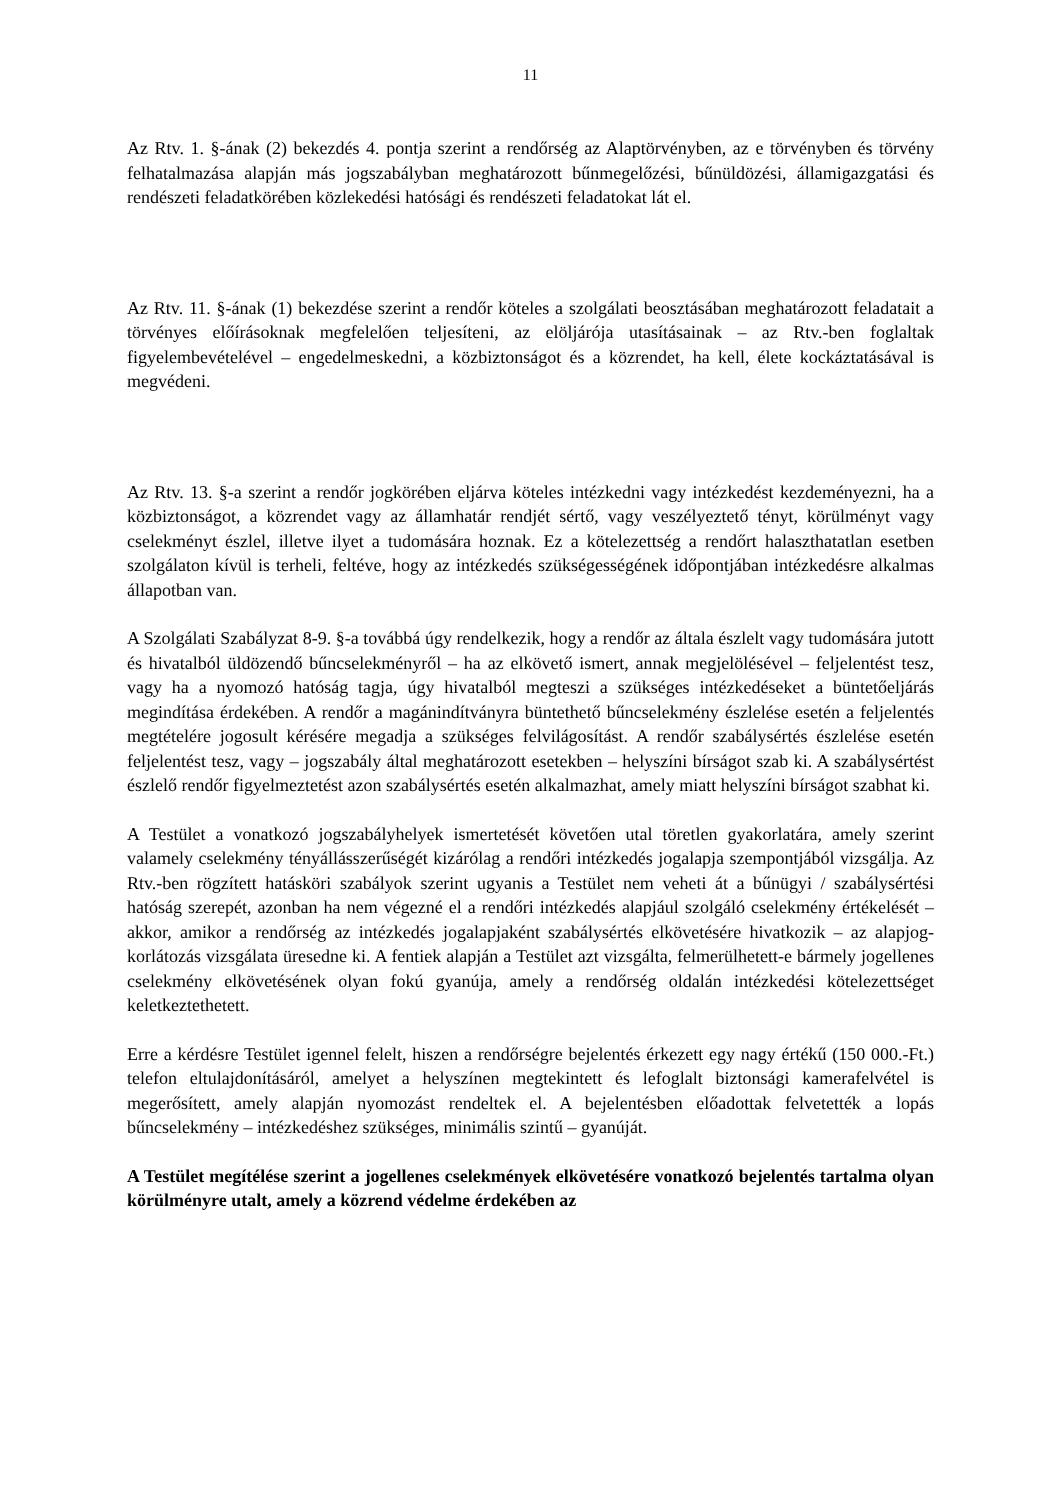11
Az Rtv. 1. §-ának (2) bekezdés 4. pontja szerint a rendőrség az Alaptörvényben, az e törvényben és törvény felhatalmazása alapján más jogszabályban meghatározott bűnmegelőzési, bűnüldözési, államigazgatási és rendészeti feladatkörében közlekedési hatósági és rendészeti feladatokat lát el.
Az Rtv. 11. §-ának (1) bekezdése szerint a rendőr köteles a szolgálati beosztásában meghatározott feladatait a törvényes előírásoknak megfelelően teljesíteni, az elöljárója utasításainak – az Rtv.-ben foglaltak figyelembevételével – engedelmeskedni, a közbiztonságot és a közrendet, ha kell, élete kockáztatásával is megvédeni.
Az Rtv. 13. §-a szerint a rendőr jogkörében eljárva köteles intézkedni vagy intézkedést kezdeményezni, ha a közbiztonságot, a közrendet vagy az államhatár rendjét sértő, vagy veszélyeztető tényt, körülményt vagy cselekményt észlel, illetve ilyet a tudomására hoznak. Ez a kötelezettség a rendőrt halaszthatatlan esetben szolgálaton kívül is terheli, feltéve, hogy az intézkedés szükségességének időpontjában intézkedésre alkalmas állapotban van.
A Szolgálati Szabályzat 8-9. §-a továbbá úgy rendelkezik, hogy a rendőr az általa észlelt vagy tudomására jutott és hivatalból üldözendő bűncselekményről – ha az elkövető ismert, annak megjelölésével – feljelentést tesz, vagy ha a nyomozó hatóság tagja, úgy hivatalból megteszi a szükséges intézkedéseket a büntetőeljárás megindítása érdekében. A rendőr a magánindítványra büntethető bűncselekmény észlelése esetén a feljelentés megtételére jogosult kérésére megadja a szükséges felvilágosítást. A rendőr szabálysértés észlelése esetén feljelentést tesz, vagy – jogszabály által meghatározott esetekben – helyszíni bírságot szab ki. A szabálysértést észlelő rendőr figyelmeztetést azon szabálysértés esetén alkalmazhat, amely miatt helyszíni bírságot szabhat ki.
A Testület a vonatkozó jogszabályhelyek ismertetését követően utal töretlen gyakorlatára, amely szerint valamely cselekmény tényállásszerűségét kizárólag a rendőri intézkedés jogalapja szempontjából vizsgálja. Az Rtv.-ben rögzített hatásköri szabályok szerint ugyanis a Testület nem veheti át a bűnügyi / szabálysértési hatóság szerepét, azonban ha nem végezné el a rendőri intézkedés alapjául szolgáló cselekmény értékelését – akkor, amikor a rendőrség az intézkedés jogalapjaként szabálysértés elkövetésére hivatkozik – az alapjog-korlátozás vizsgálata üresedne ki. A fentiek alapján a Testület azt vizsgálta, felmerülhetett-e bármely jogellenes cselekmény elkövetésének olyan fokú gyanúja, amely a rendőrség oldalán intézkedési kötelezettséget keletkeztethetett.
Erre a kérdésre Testület igennel felelt, hiszen a rendőrségre bejelentés érkezett egy nagy értékű (150 000.-Ft.) telefon eltulajdonításáról, amelyet a helyszínen megtekintett és lefoglalt biztonsági kamerafelvétel is megerősített, amely alapján nyomozást rendeltek el. A bejelentésben előadottak felvetették a lopás bűncselekmény – intézkedéshez szükséges, minimális szintű – gyanúját.
A Testület megítélése szerint a jogellenes cselekmények elkövetésére vonatkozó bejelentés tartalma olyan körülményre utalt, amely a közrend védelme érdekében az